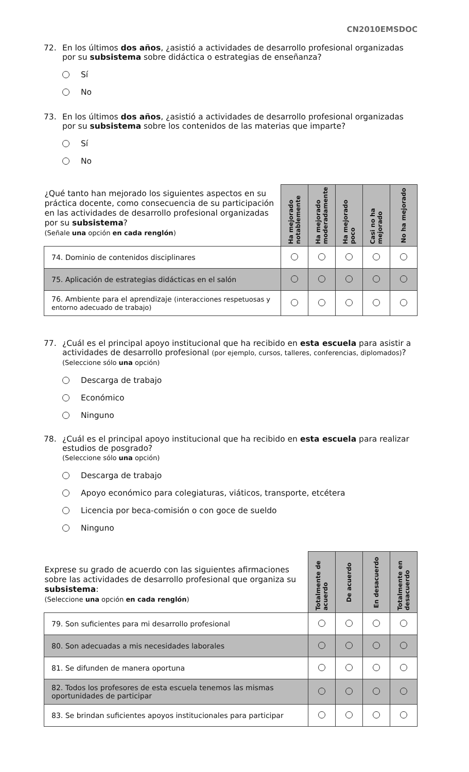CN2010EMSDOC
72. En los últimos dos años, ¿asistió a actividades de desarrollo profesional organizadas por su subsistema sobre didáctica o estrategias de enseñanza?
Sí
No
73. En los últimos dos años, ¿asistió a actividades de desarrollo profesional organizadas por su subsistema sobre los contenidos de las materias que imparte?
Sí
No
| ¿Qué tanto han mejorado los siguientes aspectos en su práctica docente, como consecuencia de su participación en las actividades de desarrollo profesional organizadas por su subsistema ? (Señale una opción en cada renglón ) | Ha mejorado notablemente | Ha mejorado moderadamente | Ha mejorado poco | Casi no ha mejorado | No ha mejorado |
| --- | --- | --- | --- | --- | --- |
| 74. Dominio de contenidos disciplinares | | | | | |
| 75. Aplicación de estrategias didácticas en el salón | | | | | |
| 76. Ambiente para el aprendizaje (interacciones respetuosas y entorno adecuado de trabajo) | | | | | |
77. ¿Cuál es el principal apoyo institucional que ha recibido en esta escuela para asistir a actividades de desarrollo profesional (por ejemplo, cursos, talleres, conferencias, diplomados)?
(Seleccione sólo una opción)
Descarga de trabajo
Económico
Ninguno
78. ¿Cuál es el principal apoyo institucional que ha recibido en esta escuela para realizar estudios de posgrado?
(Seleccione sólo una opción)
Descarga de trabajo
Apoyo económico para colegiaturas, viáticos, transporte, etcétera
Licencia por beca-comisión o con goce de sueldo
Ninguno
| Exprese su grado de acuerdo con las siguientes afirmaciones sobre las actividades de desarrollo profesional que organiza su subsistema : (Seleccione una opción en cada renglón ) | Totalmente de acuerdo | De acuerdo | En desacuerdo | Totalmente en desacuerdo |
| --- | --- | --- | --- | --- |
| 79. Son suficientes para mi desarrollo profesional | | | | |
| 80. Son adecuadas a mis necesidades laborales | | | | |
| 81. Se difunden de manera oportuna | | | | |
| 82. Todos los profesores de esta escuela tenemos las mismas oportunidades de participar | | | | |
| 83. Se brindan suficientes apoyos institucionales para participar | | | | |